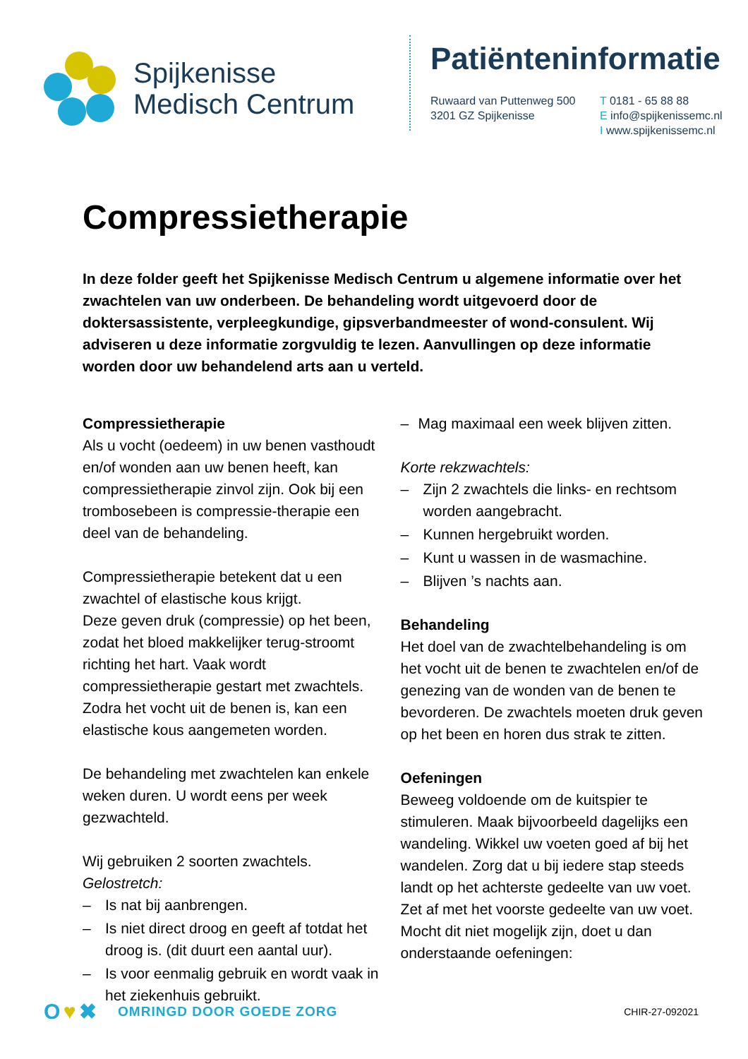Spijkenisse
Medisch Centrum
Patiënteninformatie
Ruwaard van Puttenweg 500
3201 GZ Spijkenisse
T 0181 - 65 88 88
E info@spijkenissemc.nl
I www.spijkenissemc.nl
Compressietherapie
In deze folder geeft het Spijkenisse Medisch Centrum u algemene informatie over het zwachtelen van uw onderbeen. De behandeling wordt uitgevoerd door de doktersassistente, verpleegkundige, gipsverbandmeester of wond-consulent. Wij adviseren u deze informatie zorgvuldig te lezen. Aanvullingen op deze informatie worden door uw behandelend arts aan u verteld.
Compressietherapie
Als u vocht (oedeem) in uw benen vasthoudt en/of wonden aan uw benen heeft, kan compressietherapie zinvol zijn. Ook bij een trombosebeen is compressie-therapie een deel van de behandeling.
Compressietherapie betekent dat u een zwachtel of elastische kous krijgt.
Deze geven druk (compressie) op het been, zodat het bloed makkelijker terug-stroomt richting het hart. Vaak wordt compressietherapie gestart met zwachtels. Zodra het vocht uit de benen is, kan een elastische kous aangemeten worden.
De behandeling met zwachtelen kan enkele weken duren. U wordt eens per week gezwachteld.
Wij gebruiken 2 soorten zwachtels.
Gelostretch:
– Is nat bij aanbrengen.
– Is niet direct droog en geeft af totdat het droog is. (dit duurt een aantal uur).
– Is voor eenmalig gebruik en wordt vaak in het ziekenhuis gebruikt.
– Mag maximaal een week blijven zitten.
Korte rekzwachtels:
– Zijn 2 zwachtels die links- en rechtsom worden aangebracht.
– Kunnen hergebruikt worden.
– Kunt u wassen in de wasmachine.
– Blijven ’s nachts aan.
Behandeling
Het doel van de zwachtelbehandeling is om het vocht uit de benen te zwachtelen en/of de genezing van de wonden van de benen te bevorderen. De zwachtels moeten druk geven op het been en horen dus strak te zitten.
Oefeningen
Beweeg voldoende om de kuitspier te stimuleren. Maak bijvoorbeeld dagelijks een wandeling. Wikkel uw voeten goed af bij het wandelen. Zorg dat u bij iedere stap steeds landt op het achterste gedeelte van uw voet. Zet af met het voorste gedeelte van uw voet.
Mocht dit niet mogelijk zijn, doet u dan onderstaande oefeningen:
O ♥ ✖ OMRINGD DOOR GOEDE ZORG CHIR-27-092021